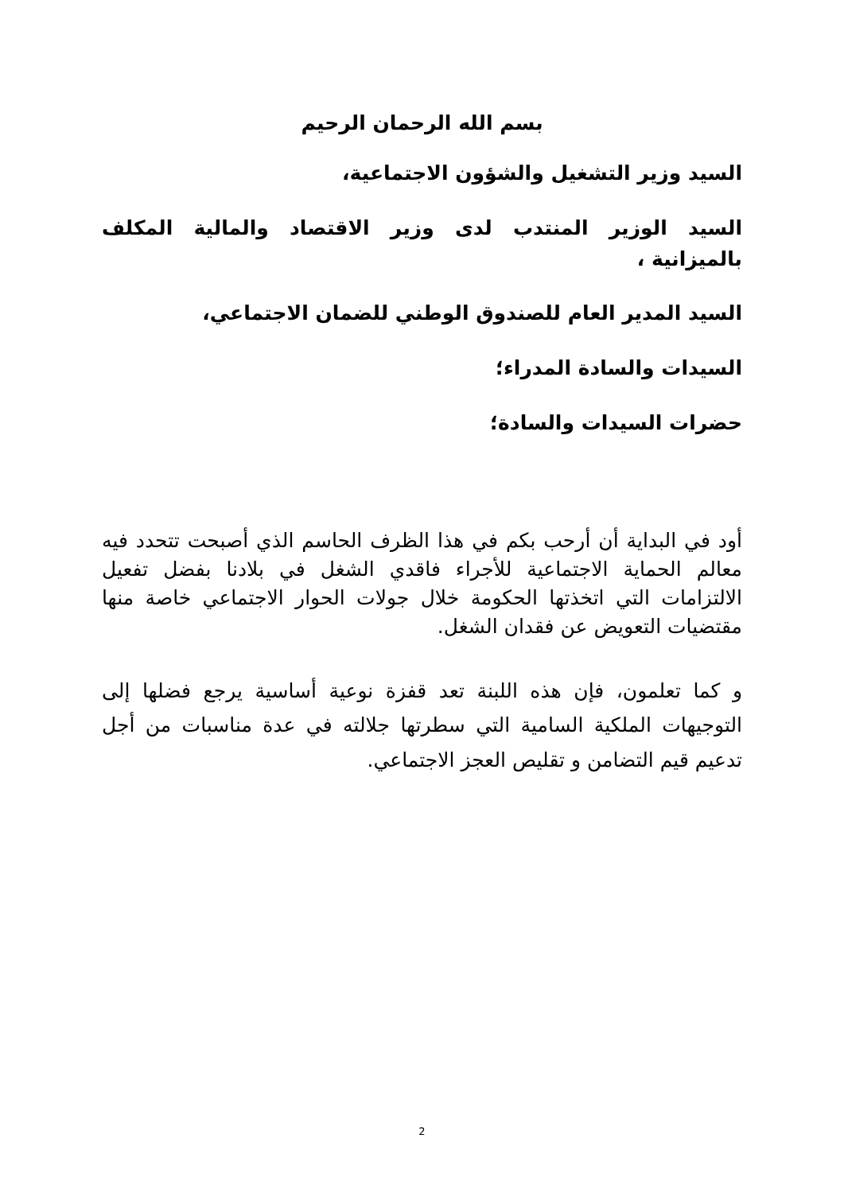بسم الله الرحمان الرحيم
السيد وزير التشغيل والشؤون الاجتماعية،
السيد الوزير المنتدب لدى وزير الاقتصاد والمالية المكلف بالميزانية ،
السيد المدير العام للصندوق الوطني للضمان الاجتماعي،
السيدات والسادة المدراء؛
حضرات السيدات والسادة؛
أود في البداية أن أرحب بكم في هذا الظرف الحاسم الذي أصبحت تتحدد فيه معالم الحماية الاجتماعية للأجراء فاقدي الشغل في بلادنا بفضل تفعيل الالتزامات التي اتخذتها الحكومة خلال جولات الحوار الاجتماعي خاصة منها مقتضيات التعويض عن فقدان الشغل.
و كما تعلمون، فإن هذه اللبنة تعد قفزة نوعية أساسية يرجع فضلها إلى التوجيهات الملكية السامية التي سطرتها جلالته في عدة مناسبات من أجل تدعيم قيم التضامن و تقليص العجز الاجتماعي.
2